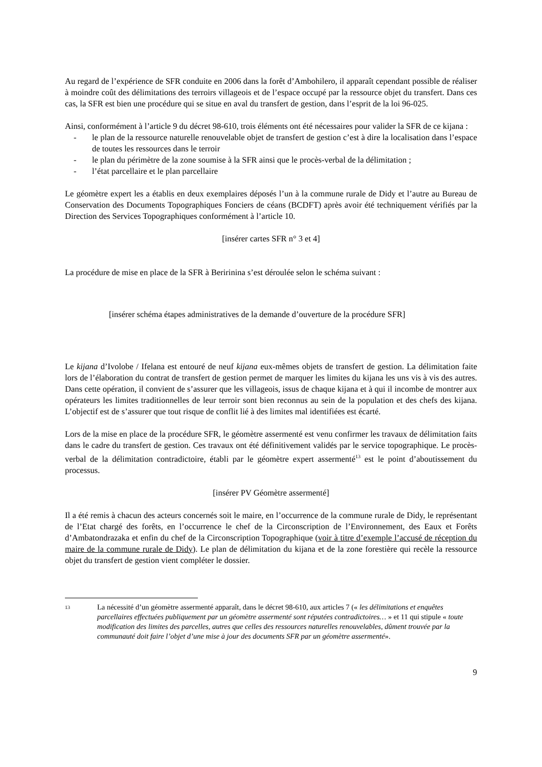Au regard de l’expérience de SFR conduite en 2006 dans la forêt d’Ambohilero, il apparaît cependant possible de réaliser à moindre coût des délimitations des terroirs villageois et de l’espace occupé par la ressource objet du transfert. Dans ces cas, la SFR est bien une procédure qui se situe en aval du transfert de gestion, dans l’esprit de la loi 96-025.
Ainsi, conformément à l’article 9 du décret 98-610, trois éléments ont été nécessaires pour valider la SFR de ce kijana :
- le plan de la ressource naturelle renouvelable objet de transfert de gestion c’est à dire la localisation dans l’espace de toutes les ressources dans le terroir
- le plan du périmètre de la zone soumise à la SFR ainsi que le procès-verbal de la délimitation ;
- l’état parcellaire et le plan parcellaire
Le géomètre expert les a établis en deux exemplaires déposés l’un à la commune rurale de Didy et l’autre au Bureau de Conservation des Documents Topographiques Fonciers de céans (BCDFT) après avoir été techniquement vérifiés par la Direction des Services Topographiques conformément à l’article 10.
[insérer cartes SFR n° 3 et 4]
La procédure de mise en place de la SFR à Beririnina s’est déroulée selon le schéma suivant :
[insérer schéma étapes administratives de la demande d’ouverture de la procédure SFR]
Le kijana d’Ivolobe / Ifelana est entouré de neuf kijana eux-mêmes objets de transfert de gestion. La délimitation faite lors de l’élaboration du contrat de transfert de gestion permet de marquer les limites du kijana les uns vis à vis des autres. Dans cette opération, il convient de s’assurer que les villageois, issus de chaque kijana et à qui il incombe de montrer aux opérateurs les limites traditionnelles de leur terroir sont bien reconnus au sein de la population et des chefs des kijana. L’objectif est de s’assurer que tout risque de conflit lié à des limites mal identifiées est écarté.
Lors de la mise en place de la procédure SFR, le géomètre assermenté est venu confirmer les travaux de délimitation faits dans le cadre du transfert de gestion. Ces travaux ont été définitivement validés par le service topographique. Le procès-verbal de la délimitation contradictoire, établi par le géomètre expert assermenté<sup>13</sup> est le point d’aboutissement du processus.
[insérer PV Géomètre assermenté]
Il a été remis à chacun des acteurs concernés soit le maire, en l’occurrence de la commune rurale de Didy, le représentant de l’Etat chargé des forêts, en l’occurrence le chef de la Circonscription de l’Environnement, des Eaux et Forêts d’Ambatondrazaka et enfin du chef de la Circonscription Topographique (voir à titre d’exemple l’accusé de réception du maire de la commune rurale de Didy). Le plan de délimitation du kijana et de la zone forestière qui recèle la ressource objet du transfert de gestion vient compléter le dossier.
13 La nécessité d’un géomètre assermenté apparaît, dans le décret 98-610, aux articles 7 (« les délimitations et enquêtes parcellaires effectuées publiquement par un géomètre assermenté sont réputées contradictoires… » et 11 qui stipule « toute modification des limites des parcelles, autres que celles des ressources naturelles renouvelables, dûment trouvée par la communauté doit faire l’objet d’une mise à jour des documents SFR par un géomètre assermenté».
9